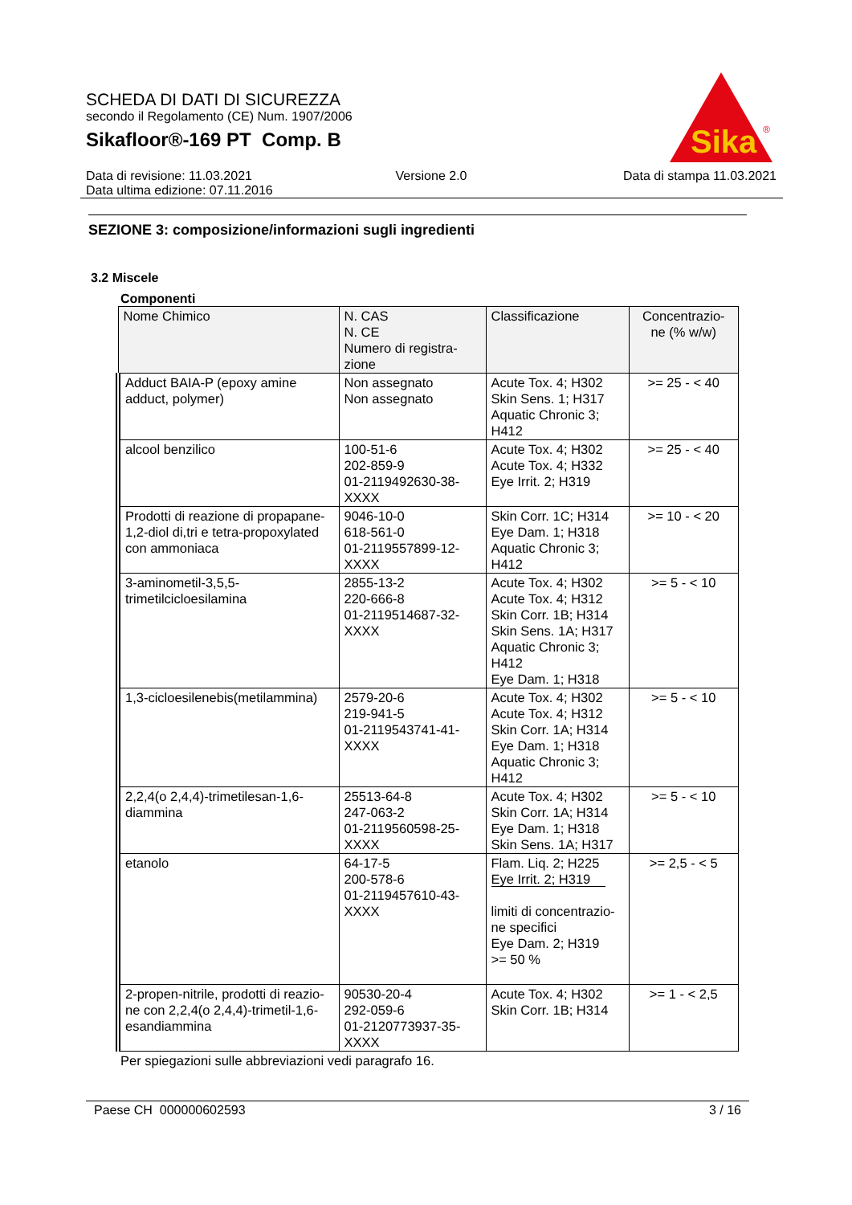SCHEDA DI DATI DI SICUREZZA
secondo il Regolamento (CE) Num. 1907/2006
Sikafloor®-169 PT Comp. B
Sika
®
Data di revisione: 11.03.2021
Data ultima edizione: 07.11.2016
Versione 2.0 Data di stampa 11.03.2021
SEZIONE 3: composizione/informazioni sugli ingredienti
3.2 Miscele
Componenti
| Nome Chimico | N. CAS N. CE Numero di registra- zione | Classificazione | Concentrazio- ne (% w/w) |
| --- | --- | --- | --- |
| Adduct BAIA-P (epoxy amine adduct, polymer) | Non assegnato Non assegnato | Acute Tox. 4; H302 Skin Sens. 1; H317 Aquatic Chronic 3; H412 | >= 25 - < 40 |
| alcool benzilico | 100-51-6 202-859-9 01-2119492630-38- XXXX | Acute Tox. 4; H302 Acute Tox. 4; H332 Eye Irrit. 2; H319 | >= 25 - < 40 |
| Prodotti di reazione di propapane-1,2-diol di,tri e tetra-propoxylated con ammoniaca | 9046-10-0 618-561-0 01-2119557899-12- XXXX | Skin Corr. 1C; H314 Eye Dam. 1; H318 Aquatic Chronic 3; H412 | >= 10 - < 20 |
| 3-aminometil-3,5,5- trimetilcicloesilamina | 2855-13-2 220-666-8 01-2119514687-32- XXXX | Acute Tox. 4; H302 Acute Tox. 4; H312 Skin Corr. 1B; H314 Skin Sens. 1A; H317 Aquatic Chronic 3; H412 Eye Dam. 1; H318 | >= 5 - < 10 |
| 1,3-cicloesilenebis(metilammina) | 2579-20-6 219-941-5 01-2119543741-41- XXXX | Acute Tox. 4; H302 Acute Tox. 4; H312 Skin Corr. 1A; H314 Eye Dam. 1; H318 Aquatic Chronic 3; H412 | >= 5 - < 10 |
| 2,2,4(o 2,4,4)-trimetilesan-1,6- diammina | 25513-64-8 247-063-2 01-2119560598-25- XXXX | Acute Tox. 4; H302 Skin Corr. 1A; H314 Eye Dam. 1; H318 Skin Sens. 1A; H317 | >= 5 - < 10 |
| etanolo | 64-17-5 200-578-6 01-2119457610-43- XXXX | Flam. Liq. 2; H225 Eye Irrit. 2; H319 limiti di concentrazio- ne specifici Eye Dam. 2; H319 >= 50 % | >= 2,5 - < 5 |
| 2-propen-nitrile, prodotti di reazio-ne con 2,2,4(o 2,4,4)-trimetil-1,6-esandiammina | 90530-20-4 292-059-6 01-2120773937-35- XXXX | Acute Tox. 4; H302 Skin Corr. 1B; H314 | >= 1 - < 2,5 |
Per spiegazioni sulle abbreviazioni vedi paragrafo 16.
Paese CH 000000602593 3 / 16